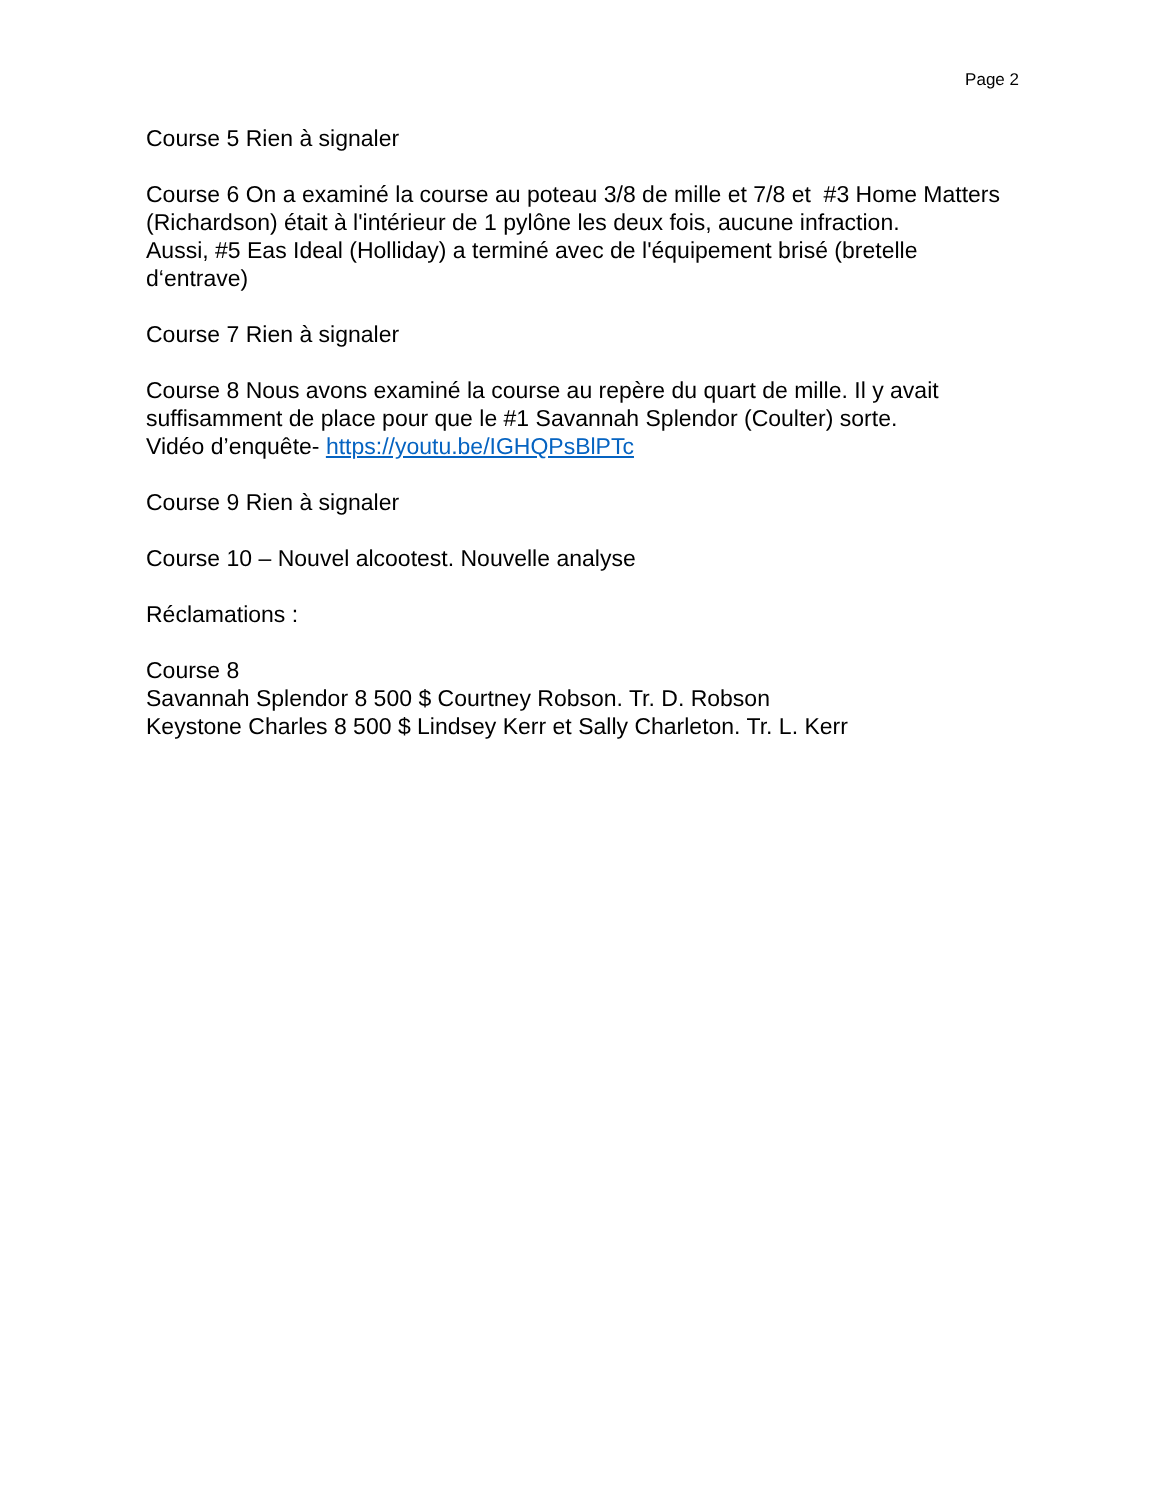Page 2
Course 5 Rien à signaler
Course 6 On a examiné la course au poteau 3/8 de mille et 7/8 et #3 Home Matters (Richardson) était à l'intérieur de 1 pylône les deux fois, aucune infraction.
Aussi, #5 Eas Ideal (Holliday) a terminé avec de l'équipement brisé (bretelle d‘entrave)
Course 7 Rien à signaler
Course 8 Nous avons examiné la course au repère du quart de mille. Il y avait suffisamment de place pour que le #1 Savannah Splendor (Coulter) sorte.
Vidéo d’enquête- https://youtu.be/IGHQPsBlPTc
Course 9 Rien à signaler
Course 10 – Nouvel alcootest. Nouvelle analyse
Réclamations :
Course 8
Savannah Splendor 8 500 $ Courtney Robson. Tr. D. Robson
Keystone Charles 8 500 $ Lindsey Kerr et Sally Charleton. Tr. L. Kerr